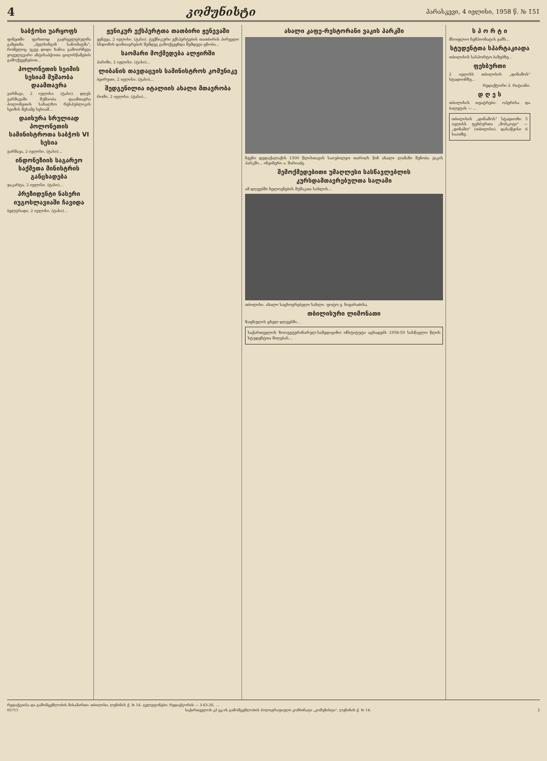4 კომუნისტი პარასკევი, 4 ივლისი, 1958 წ. № 1̇5̇1̇
საბჭოსი უარყოფს
ფინეთში ფართოდ გავრცელებულმა გაზეთმა „ჰელსინგინ სანომატმა", რომელიც უკვე დიდი ხანია გამოირჩევა ყოველგვარი ანტისაბჭოთა ცილისწამების გამოქვეყნებით...
პოლონეთის სეიმის სესიამ მუშაობა დაამთავრა
ვარშავა, 2 ივლისი. (ტასი). დღეს ვარშავაში მუშაობა დაამთავრა პოლონეთის სახალხო რესპუბლიკის სეიმის მესამე სესიამ...
დაიხურა სრულიად პოლონეთის სამინისტროთა საბჭოს VI სესია
ვარშავა, 2 ივლისი. (ტასი)...
ინდონეზიის საგარეო საქმეთა მინისტრის განცხადება
ჯაკარტა, 2 ივლისი. (ტასი)...
პრეზიდენტი ნასერი იუგოსლავიაში ჩავიდა
ბელგრადი, 2 ივლისი. (ტასი)...
ჟენიკურ ექსპერტთა თათბირი ჟენევაში
ჟენევა, 2 ივლისი. (ტასი). ტექნიკური ექსპერტების თათბირის პირველი სხდომის დამთავრების შემდეგ გამოქვეყნდა შემდეგი ცნობა...
საომარი მოქმედება ალჟირში
პარიზი, 2 ივლისი. (ტასი)...
ლიბანის თავდაცვის სამინისტროს კომუნიკე
ბეირუთი, 2 ივლისი. (ტასი)...
შედგენილია იტალიის ახალი მთავრობა
რომი, 2 ივლისი. (ტასი)...
ახალი კაფე-რესტორანი ვაკის პარკში
ჩვენი დედაქალაქის 1500 წლისთავის საიუბილეო თარიღს წინ ახალი ლამაზი შენობა ვაკის პარკში... ინჟინერი ა. შარიაძე.
შემოქმედებითი უმაღლესი სასწავლებლის კურსდამთავრებულთა სალამი
ამ დღეებში ხელოვნების მუშაკთა სახლის...
თბილისი. ახალი საცხოვრებელი სახლი. ფოტო ვ. ნიჟარაძისა.
თბილისური ლიმონათი
ზაფხულის ცხელ დღეებში...
საქართველოს ზოოვეტერინარულ-სამედიცინო ინსტიტუტი აცხადებს 1958-59 სასწავლო წლის სტუდენტთა მიღებას...
ს პ ო რ ტ ი
მსოფლიო ჩემპიონატის ჟამს...
სტუდენტთა სპარტაკიადა
თბილისის სასპორტო ბაზებზე...
ფეხბურთი
2 ივლისს თბილისის „დინამოს" სტადიონზე...
რედაქტორი პ. რატიანი.
დ ღ ე ს
თბილისის თეატრები: ოპერისა და ბალეტის — ...
თბილისის „დინამოს" სტადიონი 5 ივლისს ფეხბურთი „მოსკოვი" — „დინამო" (თბილისი). დასაწყისი 6 საათზე.
რედაქციისა და გამომცემლობის მისამართი: თბილისი, ლენინის ქ. № 14. ტელეფონები: რედაქტორის — 3-63-26, ...
03711 საქართველოს კპ ცკ-ის გამომცემლობის პოლიგრაფიული კომბინატი „კომუნისტი", ლენინის ქ. № 14. 2